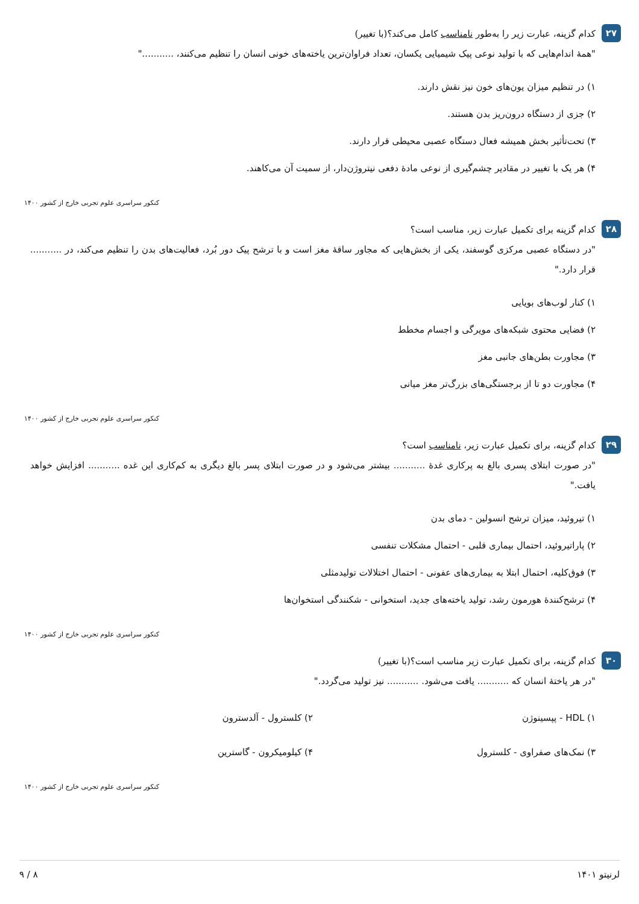۲۷
کدام گزینه، عبارت زیر را به‌طور نامناسب کامل می‌کند؟(با تغییر)
"همهٔ اندام‌هایی که با تولید نوعی پیک شیمیایی یکسان، تعداد فراوان‌ترین یاخته‌های خونی انسان را تنظیم می‌کنند، ..........."
۱) در تنظیم میزان یون‌های خون نیز نقش دارند.
۲) جزی از دستگاه درون‌ریز بدن هستند.
۳) تحت‌تأثیر بخش همیشه فعال دستگاه عصبی محیطی قرار دارند.
۴) هر یک با تغییر در مقادیر چشم‌گیری از نوعی مادهٔ دفعی نیتروژن‌دار، از سمیت آن می‌کاهند.
کنکور سراسری علوم تجربی خارج از کشور ۱۴۰۰
۲۸
کدام گزینه برای تکمیل عبارت زیر، مناسب است؟
"در دستگاه عصبی مرکزی گوسفند، یکی از بخش‌هایی که مجاور ساقهٔ مغز است و با ترشح پیک دور بُرد، فعالیت‌های بدن را تنظیم می‌کند، در ........... قرار دارد."
۱) کنار لوب‌های بویایی
۲) فضایی محتوی شبکه‌های مویرگی و اجسام مخطط
۳) مجاورت بطن‌های جانبی مغز
۴) مجاورت دو تا از برجستگی‌های بزرگ‌تر مغز میانی
کنکور سراسری علوم تجربی خارج از کشور ۱۴۰۰
۲۹
کدام گزینه، برای تکمیل عبارت زیر، نامناسب است؟
"در صورت ابتلای پسری بالغ به پرکاری غدهٔ ........... بیشتر می‌شود و در صورت ابتلای پسر بالغ دیگری به کم‌کاری این غده ........... افزایش خواهد یافت."
۱) تیروئید، میزان ترشح انسولین - دمای بدن
۲) پاراتیروئید، احتمال بیماری قلبی - احتمال مشکلات تنفسی
۳) فوق‌کلیه، احتمال ابتلا به بیماری‌های عفونی - احتمال اختلالات تولیدمثلی
۴) ترشح‌کنندهٔ هورمون رشد، تولید یاخته‌های جدید، استخوانی - شکنندگی استخوان‌ها
کنکور سراسری علوم تجربی خارج از کشور ۱۴۰۰
۳۰
کدام گزینه، برای تکمیل عبارت زیر مناسب است؟(با تغییر)
"در هر یاختهٔ انسان که ........... یافت می‌شود. ........... نیز تولید می‌گردد."
۱) HDL - پپسینوژن
۲) کلسترول - آلدسترون
۳) نمک‌های صفراوی - کلسترول
۴) کیلومیکرون - گاسترین
کنکور سراسری علوم تجربی خارج از کشور ۱۴۰۰
لرنیتو ۱۴۰۱ ۸ / ۹